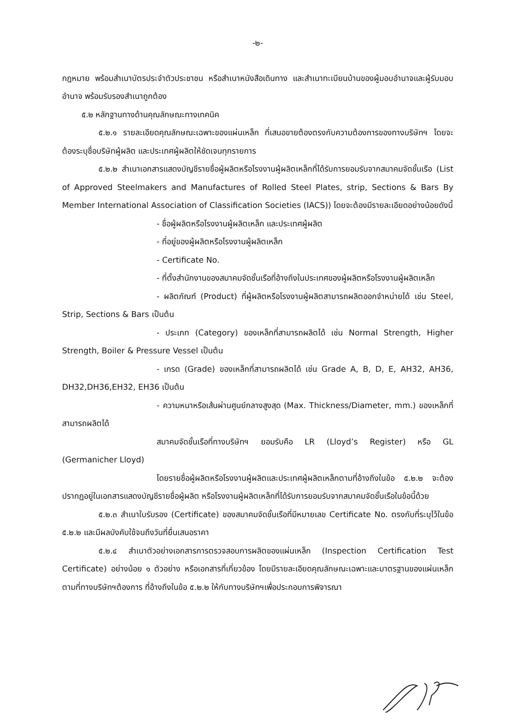-๒-
กฎหมาย พร้อมสำเนาบัตรประจำตัวประชาชน หรือสำเนาหนังสือเดินทาง และสำเนาทะเบียนบ้านของผู้มอบอำนาจและผู้รับมอบอำนาจ พร้อมรับรองสำเนาถูกต้อง
๕.๒ หลักฐานทางด้านคุณลักษณะทางเทคนิค
๕.๒.๑ รายละเอียดคุณลักษณะเฉพาะของแผ่นเหล็ก ที่เสนอขายต้องตรงกับความต้องการของทางบริษัทฯ โดยจะต้องระบุชื่อบริษัทผู้ผลิต และประเทศผู้ผลิตให้ชัดเจนทุกรายการ
๕.๒.๒ สำเนาเอกสารแสดงบัญชีรายชื่อผู้ผลิตหรือโรงงานผู้ผลิตเหล็กที่ได้รับการยอมรับจากสมาคมจัดชั้นเรือ (List of Approved Steelmakers and Manufactures of Rolled Steel Plates, strip, Sections & Bars By Member International Association of Classification Societies (IACS)) โดยจะต้องมีรายละเอียดอย่างน้อยดังนี้
- ชื่อผู้ผลิตหรือโรงงานผู้ผลิตเหล็ก และประเทศผู้ผลิต
- ที่อยู่ของผู้ผลิตหรือโรงงานผู้ผลิตเหล็ก
- Certificate No.
- ที่ตั้งสำนักงานของสมาคมจัดชั้นเรือที่อ้างถึงในประเทศของผู้ผลิตหรือโรงงานผู้ผลิตเหล็ก
- ผลิตภัณฑ์ (Product) ที่ผู้ผลิตหรือโรงงานผู้ผลิตสามารถผลิตออกจำหน่ายได้ เช่น Steel, Strip, Sections & Bars เป็นต้น
- ประเภท (Category) ของเหล็กที่สามารถผลิตได้ เช่น Normal Strength, Higher Strength, Boiler & Pressure Vessel เป็นต้น
- เกรด (Grade) ของเหล็กที่สามารถผลิตได้ เช่น Grade A, B, D, E, AH32, AH36, DH32,DH36,EH32, EH36 เป็นต้น
- ความหนาหรือเส้นผ่านศูนย์กลางสูงสุด (Max. Thickness/Diameter, mm.) ของเหล็กที่สามารถผลิตได้
สมาคมจัดชั้นเรือที่ทางบริษัทฯ ยอมรับคือ LR (Lloyd’s Register) หรือ GL (Germanicher Lloyd)
โดยรายชื่อผู้ผลิตหรือโรงงานผู้ผลิตและประเทศผู้ผลิตเหล็กตามที่อ้างถึงในข้อ ๕.๒.๒ จะต้องปรากฏอยู่ในเอกสารแสดงบัญชีรายชื่อผู้ผลิต หรือโรงงานผู้ผลิตเหล็กที่ได้รับการยอมรับจากสมาคมจัดชั้นเรือในข้อนี้ด้วย
๕.๒.๓ สำเนาใบรับรอง (Certificate) ของสมาคมจัดชั้นเรือที่มีหมายเลข Certificate No. ตรงกับที่ระบุไว้ในข้อ ๕.๒.๒ และมีผลบังคับใช้จนถึงวันที่ยื่นเสนอราคา
๕.๒.๔ สำเนาตัวอย่างเอกสารการตรวจสอบการผลิตของแผ่นเหล็ก (Inspection Certification Test Certificate) อย่างน้อย ๑ ตัวอย่าง หรือเอกสารที่เกี่ยวข้อง โดยมีรายละเอียดคุณลักษณะเฉพาะและมาตรฐานของแผ่นเหล็ก ตามที่ทางบริษัทฯต้องการ ที่อ้างถึงในข้อ ๕.๒.๒ ให้กับทางบริษัทฯเพื่อประกอบการพิจารณา